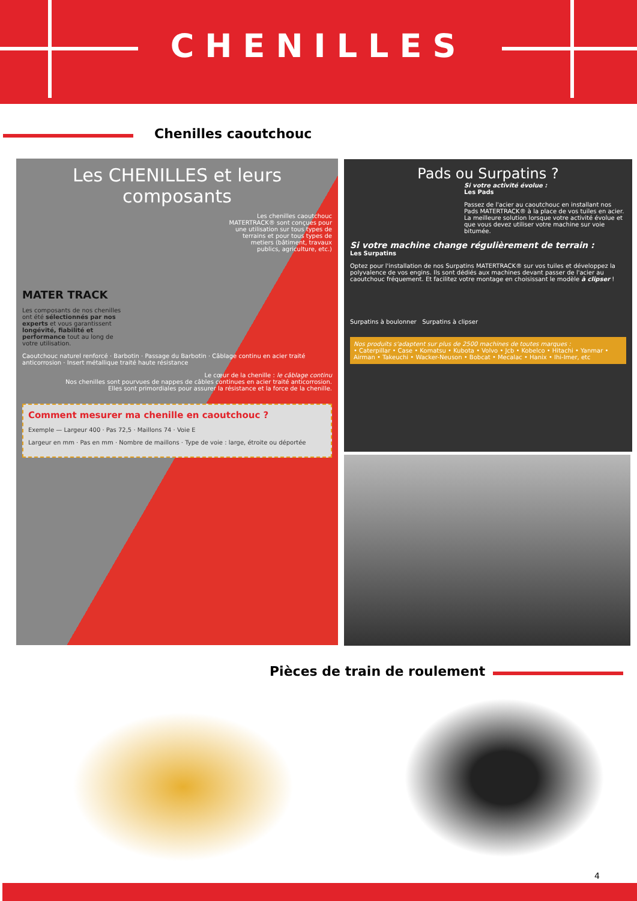CHENILLES
Chenilles caoutchouc
Les CHENILLES et leurs composants
Les chenilles caoutchouc MATERTRACK® sont conçues pour une utilisation sur tous types de terrains et pour tous types de metiers (bâtiment, travaux publics, agriculture, etc.)
MATER TRACK
Les composants de nos chenilles ont été sélectionnés par nos experts et vous garantissent longévité, fiabilité et performance tout au long de votre utilisation.
Caoutchouc naturel renforcé · Barbotin · Passage du Barbotin · Câblage continu en acier traité anticorrosion · Insert métallique traité haute résistance
Le cœur de la chenille : le câblage continu
Nos chenilles sont pourvues de nappes de câbles continues en acier traité anticorrosion.
Elles sont primordiales pour assurer la résistance et la force de la chenille.
Comment mesurer ma chenille en caoutchouc ?
Exemple — Largeur 400 · Pas 72,5 · Maillons 74 · Voie E
Largeur en mm · Pas en mm · Nombre de maillons · Type de voie : large, étroite ou déportée
Pads ou Surpatins ?
Si votre activité évolue :
Les Pads
Passez de l'acier au caoutchouc en installant nos Pads MATERTRACK® à la place de vos tuiles en acier. La meilleure solution lorsque votre activité évolue et que vous devez utiliser votre machine sur voie bitumée.
Si votre machine change régulièrement de terrain :
Les Surpatins
Optez pour l'installation de nos Surpatins MATERTRACK® sur vos tuiles et développez la polyvalence de vos engins. Ils sont dédiés aux machines devant passer de l'acier au caoutchouc fréquement. Et facilitez votre montage en choisissant le modèle à clipser !
Surpatins à boulonner Surpatins à clipser
Nos produits s'adaptent sur plus de 2500 machines de toutes marques :
• Caterpillar • Case • Komatsu • Kubota • Volvo • Jcb • Kobelco • Hitachi • Yanmar • Airman • Takeuchi • Wacker-Neuson • Bobcat • Mecalac • Hanix • Ihi-Imer, etc
Pièces de train de roulement
4